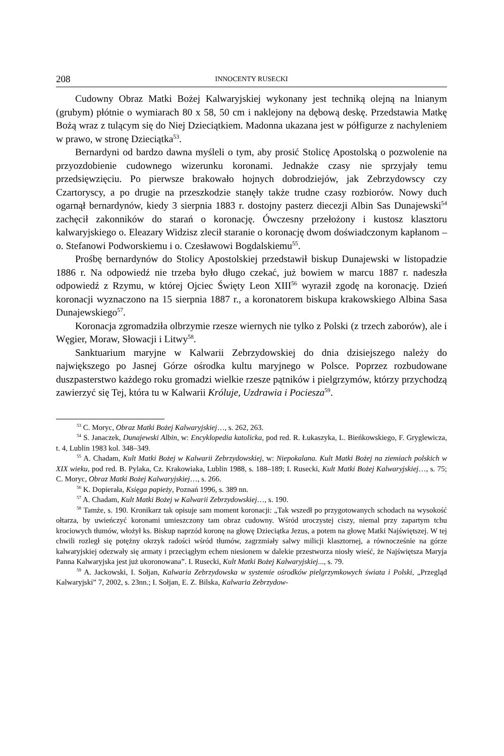208 INNOCENTY RUSECKI
Cudowny Obraz Matki Bożej Kalwaryjskiej wykonany jest techniką olejną na lnianym (grubym) płótnie o wymiarach 80 x 58, 50 cm i naklejony na dębową deskę. Przedstawia Matkę Bożą wraz z tulącym się do Niej Dzieciątkiem. Madonna ukazana jest w półfigurze z nachyleniem w prawo, w stronę Dzieciątka<sup>53</sup>.
Bernardyni od bardzo dawna myśleli o tym, aby prosić Stolicę Apostolską o pozwolenie na przyozdobienie cudownego wizerunku koronami. Jednakże czasy nie sprzyjały temu przedsięwzięciu. Po pierwsze brakowało hojnych dobrodziejów, jak Zebrzydowscy czy Czartoryscy, a po drugie na przeszkodzie stanęły także trudne czasy rozbiorów. Nowy duch ogarnął bernardynów, kiedy 3 sierpnia 1883 r. dostojny pasterz diecezji Albin Sas Dunajewski<sup>54</sup> zachęcił zakonników do starań o koronację. Ówczesny przełożony i kustosz klasztoru kalwaryjskiego o. Eleazary Widzisz zlecił staranie o koronację dwom doświadczonym kapłanom – o. Stefanowi Podworskiemu i o. Czesławowi Bogdalskiemu<sup>55</sup>.
Prośbę bernardynów do Stolicy Apostolskiej przedstawił biskup Dunajewski w listopadzie 1886 r. Na odpowiedź nie trzeba było długo czekać, już bowiem w marcu 1887 r. nadeszła odpowiedź z Rzymu, w której Ojciec Święty Leon XIII<sup>56</sup> wyraził zgodę na koronację. Dzień koronacji wyznaczono na 15 sierpnia 1887 r., a koronatorem biskupa krakowskiego Albina Sasa Dunajewskiego<sup>57</sup>.
Koronacja zgromadziła olbrzymie rzesze wiernych nie tylko z Polski (z trzech zaborów), ale i Węgier, Moraw, Słowacji i Litwy<sup>58</sup>.
Sanktuarium maryjne w Kalwarii Zebrzydowskiej do dnia dzisiejszego należy do największego po Jasnej Górze ośrodka kultu maryjnego w Polsce. Poprzez rozbudowane duszpasterstwo każdego roku gromadzi wielkie rzesze pątników i pielgrzymów, którzy przychodzą zawierzyć się Tej, która tu w Kalwarii Króluje, Uzdrawia i Pociesza<sup>59</sup>.
<sup>53</sup> C. Moryc, Obraz Matki Bożej Kalwaryjskiej…, s. 262, 263.
<sup>54</sup> S. Janaczek, Dunajewski Albin, w: Encyklopedia katolicka, pod red. R. Łukaszyka, L. Bieńkowskiego, F. Gryglewicza, t. 4, Lublin 1983 kol. 348–349.
<sup>55</sup> A. Chadam, Kult Matki Bożej w Kalwarii Zebrzydowskiej, w: Niepokalana. Kult Matki Bożej na ziemiach polskich w XIX wieku, pod red. B. Pylaka, Cz. Krakowiaka, Lublin 1988, s. 188–189; I. Rusecki, Kult Matki Bożej Kalwaryjskiej…, s. 75; C. Moryc, Obraz Matki Bożej Kalwaryjskiej…, s. 266.
<sup>56</sup> K. Dopierała, Księga papieży, Poznań 1996, s. 389 nn.
<sup>57</sup> A. Chadam, Kult Matki Bożej w Kalwarii Zebrzydowskiej…, s. 190.
<sup>58</sup> Tamże, s. 190. Kronikarz tak opisuje sam moment koronacji: „Tak wszedł po przygotowanych schodach na wysokość ołtarza, by uwieńczyć koronami umieszczony tam obraz cudowny. Wśród uroczystej ciszy, niemal przy zapartym tchu krociowych tłumów, włożył ks. Biskup naprzód koronę na głowę Dzieciątka Jezus, a potem na głowę Matki Najświętszej. W tej chwili rozległ się potężny okrzyk radości wśród tłumów, zagrzmiały salwy milicji klasztornej, a równocześnie na górze kalwaryjskiej odezwały się armaty i przeciągłym echem niesionem w dalekie przestworza niosły wieść, że Najświętsza Maryja Panna Kalwaryjska jest już ukoronowana”. I. Rusecki, Kult Matki Bożej Kalwaryjskiej..., s. 79.
<sup>59</sup> A. Jackowski, I. Sołjan, Kalwaria Zebrzydowska w systemie ośrodków pielgrzymkowych świata i Polski, „Przegląd Kalwaryjski” 7, 2002, s. 23nn.; I. Sołjan, E. Z. Bilska, Kalwaria Zebrzydow-